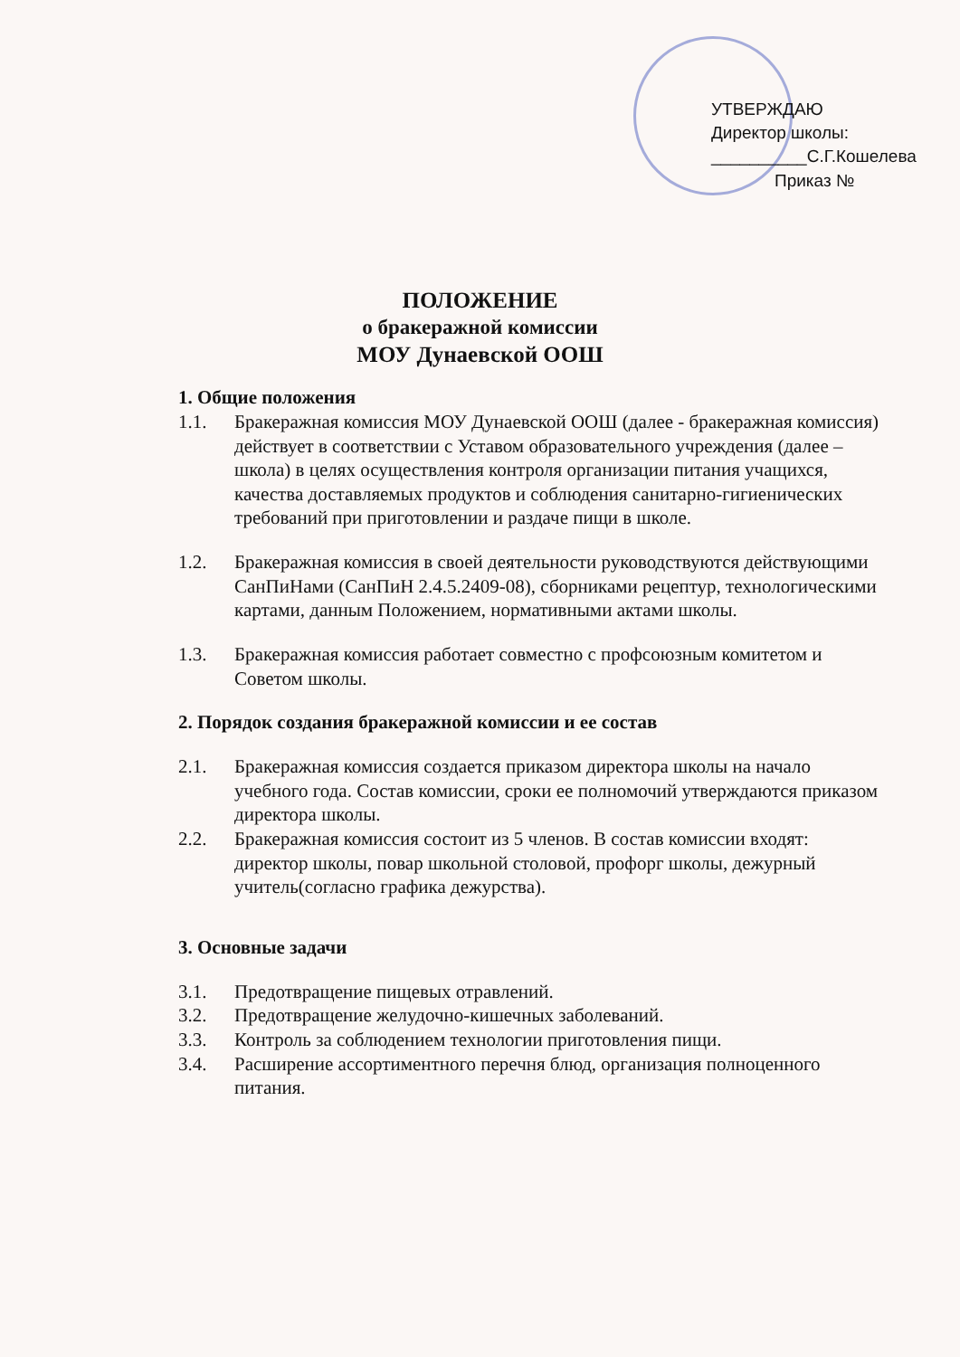УТВЕРЖДАЮ
Директор школы:
__________С.Г.Кошелева
Приказ №
ПОЛОЖЕНИЕ
о бракеражной комиссии
МОУ Дунаевской ООШ
1. Общие положения
1.1. Бракеражная комиссия МОУ Дунаевской ООШ (далее - бракеражная комиссия) действует в соответствии с Уставом образовательного учреждения (далее – школа) в целях осуществления контроля организации питания учащихся, качества доставляемых продуктов и соблюдения санитарно-гигиенических требований при приготовлении и раздаче пищи в школе.
1.2. Бракеражная комиссия в своей деятельности руководствуются действующими СанПиНами (СанПиН 2.4.5.2409-08), сборниками рецептур, технологическими картами, данным Положением, нормативными актами школы.
1.3. Бракеражная комиссия работает совместно с профсоюзным комитетом и Советом школы.
2. Порядок создания бракеражной комиссии и ее состав
2.1. Бракеражная комиссия создается приказом директора школы на начало учебного года. Состав комиссии, сроки ее полномочий утверждаются приказом директора школы.
2.2. Бракеражная комиссия состоит из 5 членов. В состав комиссии входят: директор школы, повар школьной столовой, профорг школы, дежурный учитель(согласно графика дежурства).
3. Основные задачи
3.1. Предотвращение пищевых отравлений.
3.2. Предотвращение желудочно-кишечных заболеваний.
3.3. Контроль за соблюдением технологии приготовления пищи.
3.4. Расширение ассортиментного перечня блюд, организация полноценного питания.